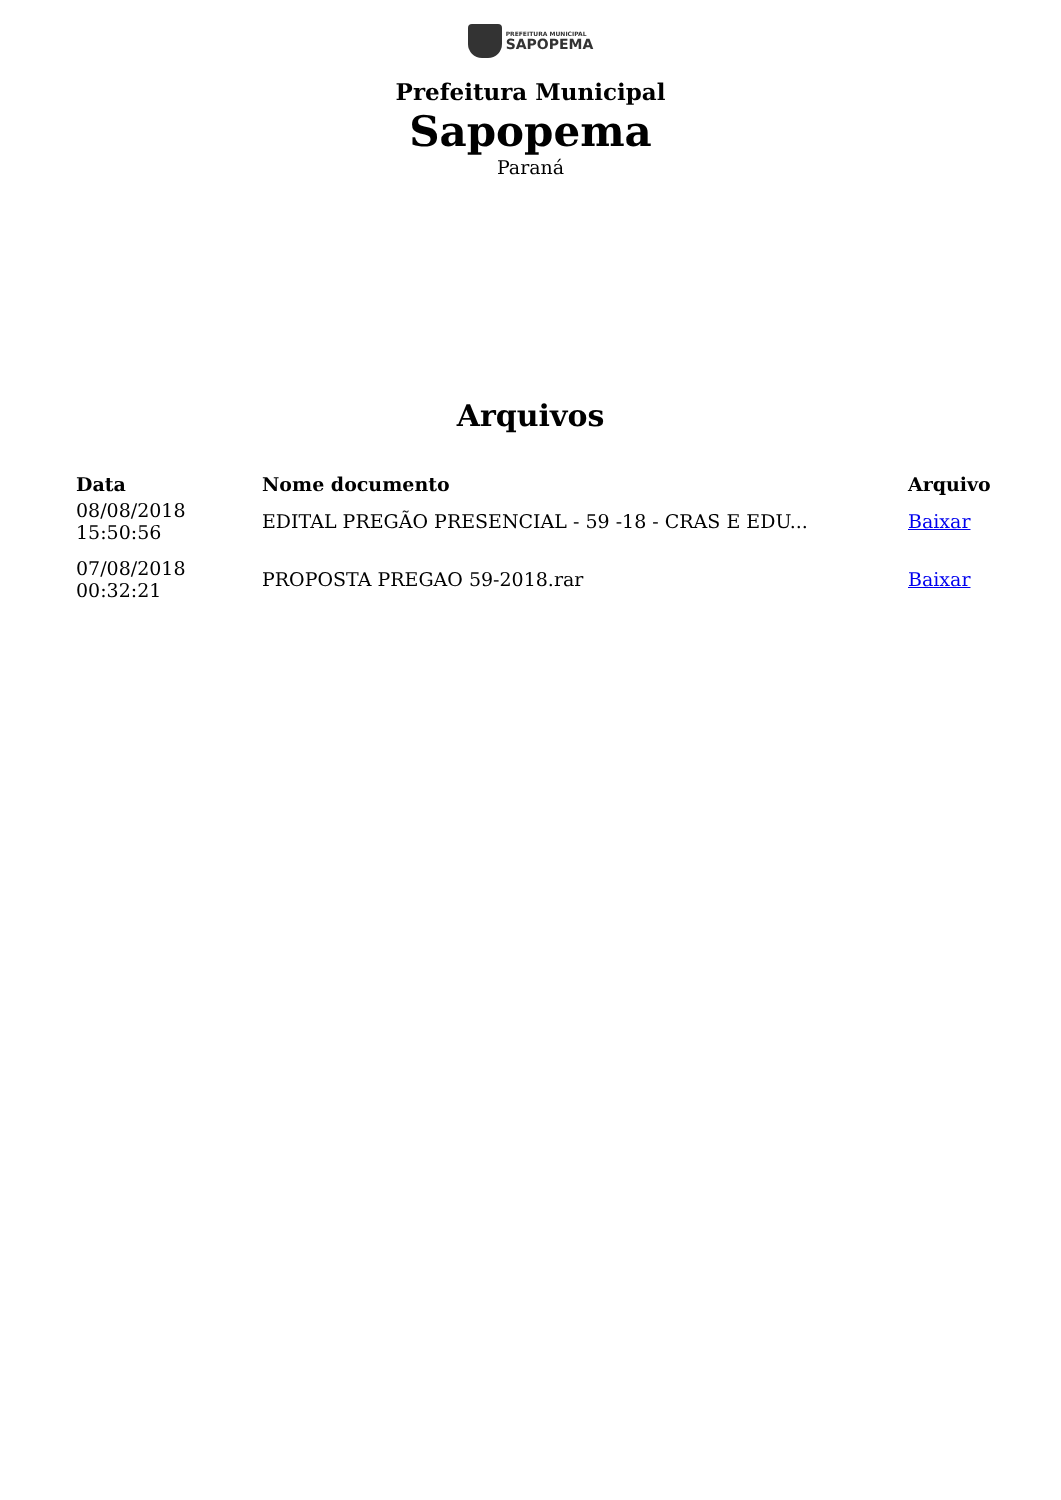PREFEITURA MUNICIPAL
SAPOPEMA
Prefeitura Municipal
Sapopema
Paraná
Arquivos
| Data | Nome documento | Arquivo |
| --- | --- | --- |
| 08/08/2018 15:50:56 | EDITAL PREGÃO PRESENCIAL - 59 -18 - CRAS E EDU... | Baixar |
| 07/08/2018 00:32:21 | PROPOSTA PREGAO 59-2018.rar | Baixar |